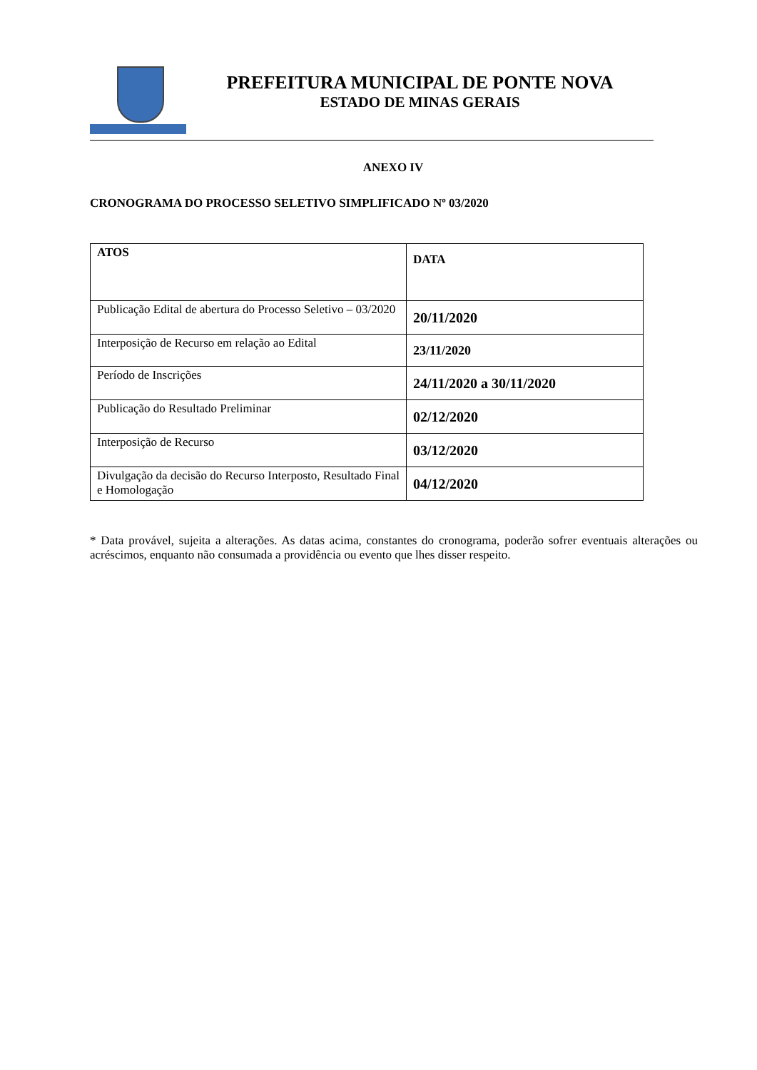PREFEITURA MUNICIPAL DE PONTE NOVA
ESTADO DE MINAS GERAIS
ANEXO IV
CRONOGRAMA DO PROCESSO SELETIVO SIMPLIFICADO Nº 03/2020
| ATOS | DATA |
| --- | --- |
| Publicação Edital de abertura do Processo Seletivo – 03/2020 | 20/11/2020 |
| Interposição de Recurso em relação ao Edital | 23/11/2020 |
| Período de Inscrições | 24/11/2020 a 30/11/2020 |
| Publicação do Resultado Preliminar | 02/12/2020 |
| Interposição de Recurso | 03/12/2020 |
| Divulgação da decisão do Recurso Interposto, Resultado Final e Homologação | 04/12/2020 |
* Data provável, sujeita a alterações. As datas acima, constantes do cronograma, poderão sofrer eventuais alterações ou acréscimos, enquanto não consumada a providência ou evento que lhes disser respeito.